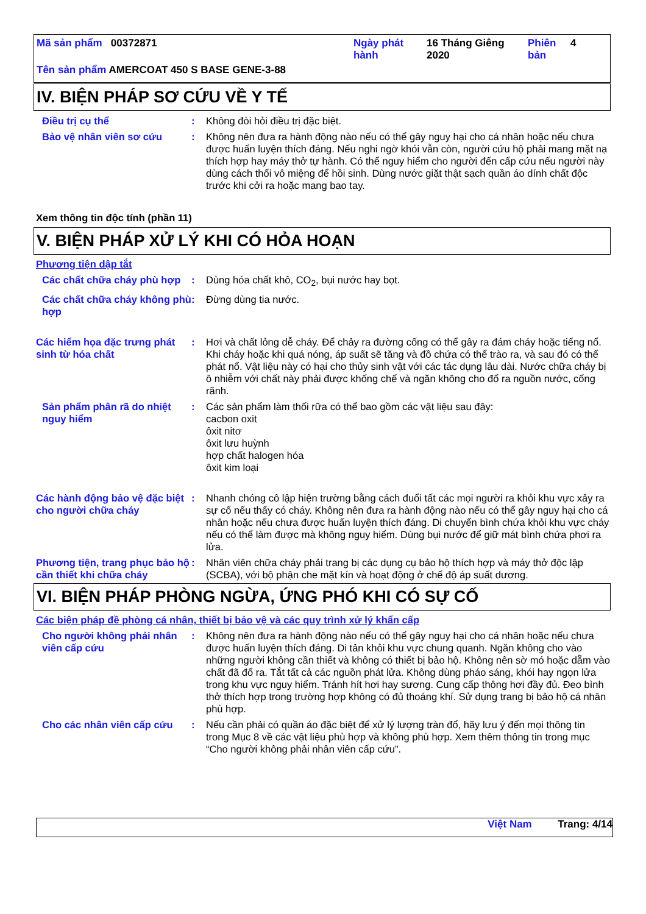Mã sản phẩm 00372871 Ngày phát hành
16 Tháng Giêng 2020
Phiên bản
4
Tên sản phẩm AMERCOAT 450 S BASE GENE-3-88
IV. BIỆN PHÁP SƠ CỨU VỀ Y TẾ
Điều trị cụ thể : Không đòi hỏi điều trị đặc biệt.
Bảo vệ nhân viên sơ cứu : Không nên đưa ra hành động nào nếu có thể gây nguy hại cho cá nhân hoặc nếu chưa được huấn luyện thích đáng. Nếu nghi ngờ khói vẫn còn, người cứu hộ phải mang mặt nạ thích hợp hay máy thở tự hành. Có thể nguy hiểm cho người đến cấp cứu nếu người này dùng cách thổi vô miệng để hồi sinh. Dùng nước giặt thật sạch quần áo dính chất độc trước khi cởi ra hoặc mang bao tay.
Xem thông tin độc tính (phần 11)
V. BIỆN PHÁP XỬ LÝ KHI CÓ HỎA HOẠN
Phương tiện dập tắt
Các chất chữa cháy phù hợp
: Dùng hóa chất khô, CO<sub>2</sub>, bụi nước hay bọt.
Các chất chữa cháy không phù hợp
: Đừng dùng tia nước.
Các hiểm họa đặc trưng phát sinh từ hóa chất
: Hơi và chất lỏng dễ cháy. Để chảy ra đường cống có thể gây ra đám cháy hoặc tiếng nổ. Khi cháy hoặc khi quá nóng, áp suất sẽ tăng và đồ chứa có thể trào ra, và sau đó có thể phát nổ. Vật liệu này có hại cho thủy sinh vật với các tác dụng lâu dài. Nước chữa cháy bị ô nhiễm với chất này phải được khống chế và ngăn không cho đổ ra nguồn nước, cống rãnh.
Sản phẩm phân rã do nhiệt nguy hiểm
: Các sản phẩm làm thối rữa có thể bao gồm các vật liệu sau đây:
cacbon oxit
ôxit nitơ
ôxit lưu huỳnh
hợp chất halogen hóa
ôxit kim loại
Các hành động bảo vệ đặc biệt cho người chữa cháy
: Nhanh chóng cô lập hiện trường bằng cách đuổi tất các mọi người ra khỏi khu vực xảy ra sự cố nếu thấy có cháy. Không nên đưa ra hành động nào nếu có thể gây nguy hại cho cá nhân hoặc nếu chưa được huấn luyện thích đáng. Di chuyển bình chứa khỏi khu vực cháy nếu có thể làm được mà không nguy hiểm. Dùng bụi nước để giữ mát bình chứa phơi ra lửa.
Phương tiện, trang phục bảo hộ cần thiết khi chữa cháy
: Nhân viên chữa cháy phải trang bị các dụng cụ bảo hộ thích hợp và máy thở độc lập (SCBA), với bộ phận che mặt kín và hoạt động ở chế độ áp suất dương.
VI. BIỆN PHÁP PHÒNG NGỪA, ỨNG PHÓ KHI CÓ SỰ CỐ
Các biện pháp đề phòng cá nhân, thiết bị bảo vệ và các quy trình xử lý khẩn cấp
Cho người không phải nhân viên cấp cứu
: Không nên đưa ra hành động nào nếu có thể gây nguy hại cho cá nhân hoặc nếu chưa được huấn luyện thích đáng. Di tản khỏi khu vực chung quanh. Ngăn không cho vào những người không cần thiết và không có thiết bị bảo hộ. Không nên sờ mó hoặc dẵm vào chất đã đổ ra. Tắt tất cả các nguồn phát lửa. Không dùng pháo sáng, khói hay ngọn lửa trong khu vực nguy hiểm. Tránh hít hơi hay sương. Cung cấp thông hơi đầy đủ. Đeo bình thở thích hợp trong trường hợp không có đủ thoáng khí. Sử dụng trang bị bảo hộ cá nhân phù hợp.
Cho các nhân viên cấp cứu
: Nếu cần phải có quần áo đặc biệt để xử lý lượng tràn đổ, hãy lưu ý đến mọi thông tin trong Mục 8 về các vật liệu phù hợp và không phù hợp. Xem thêm thông tin trong mục “Cho người không phải nhân viên cấp cứu”.
Việt Nam Trang: 4/14